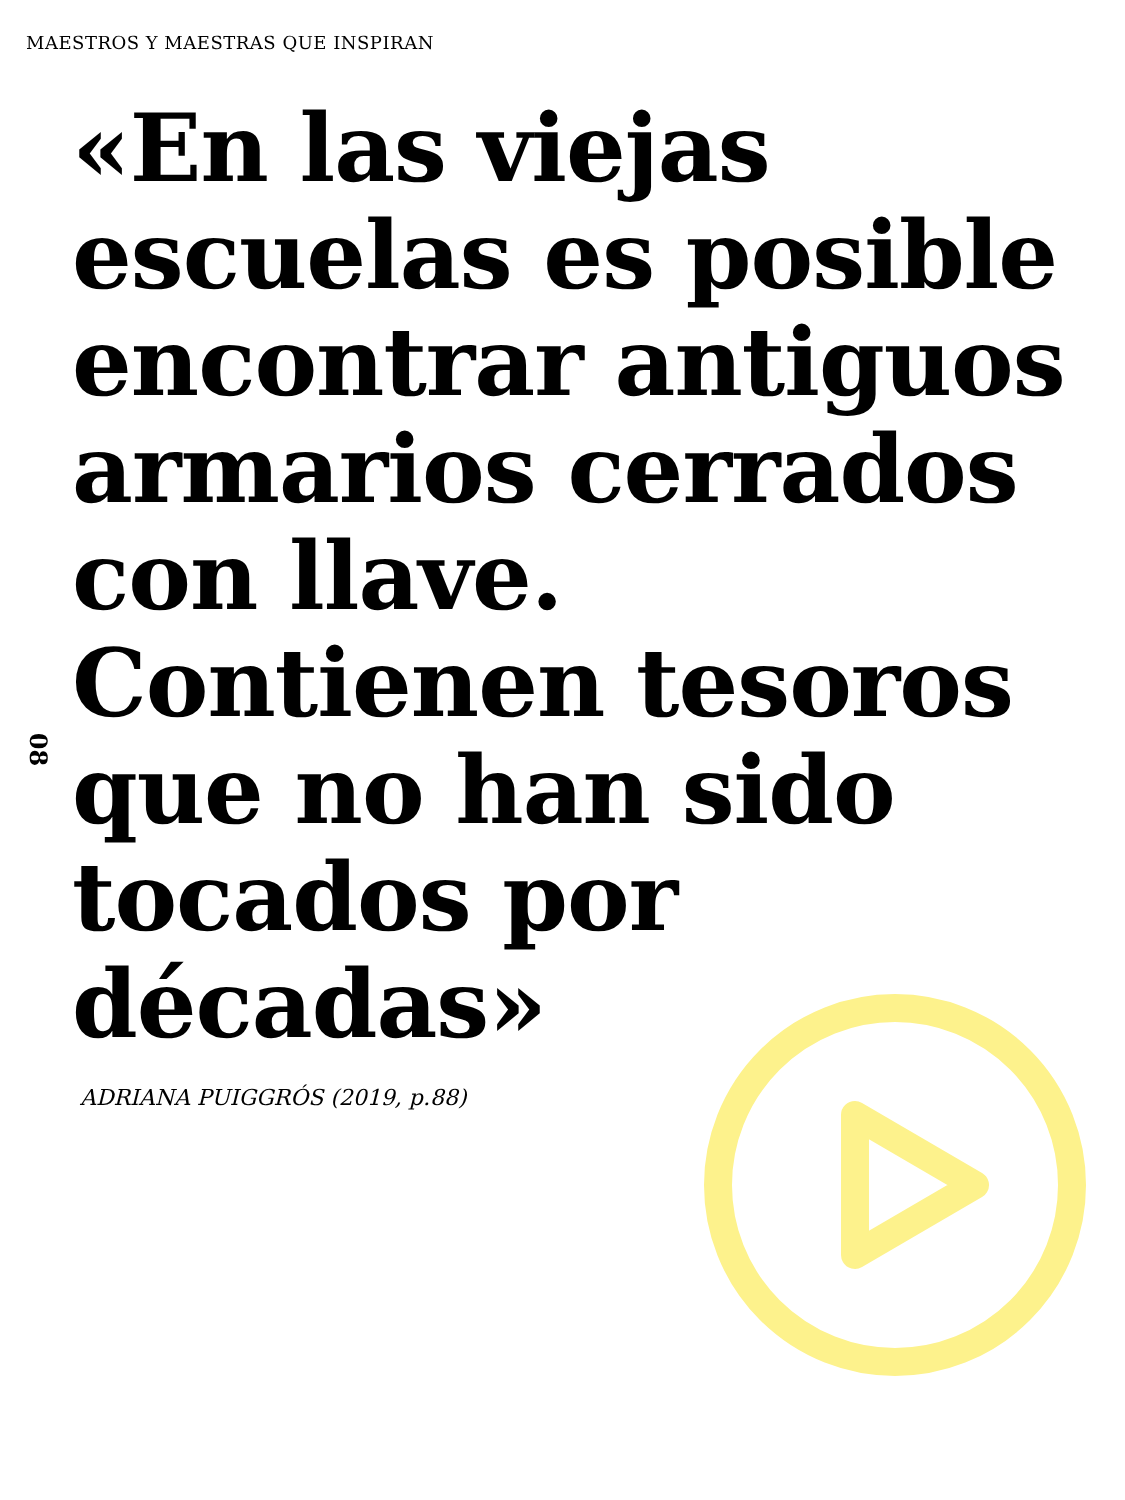MAESTROS Y MAESTRAS QUE INSPIRAN
08
«En las viejas
escuelas es posible
encontrar antiguos
armarios cerrados
con llave.
Contienen tesoros
que no han sido
tocados por
décadas»
ADRIANA PUIGGRÓS (2019, p.88)